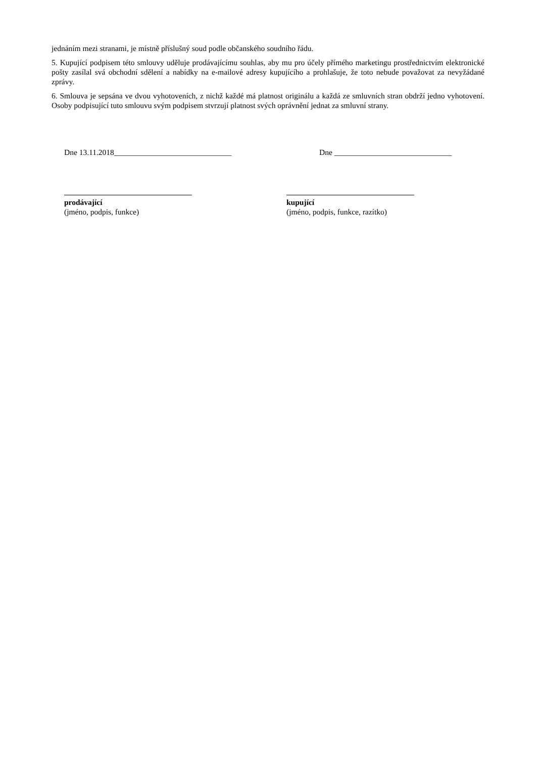jednáním mezi stranami, je místně příslušný soud podle občanského soudního řádu.
5. Kupující podpisem této smlouvy uděluje prodávajícímu souhlas, aby mu pro účely přímého marketingu prostřednictvím elektronické pošty zasílal svá obchodní sdělení a nabídky na e-mailové adresy kupujícího a prohlašuje, že toto nebude považovat za nevyžádané zprávy.
6. Smlouva je sepsána ve dvou vyhotoveních, z nichž každé má platnost originálu a každá ze smluvních stran obdrží jedno vyhotovení. Osoby podpisující tuto smlouvu svým podpisem stvrzují platnost svých oprávnění jednat za smluvní strany.
Dne 13.11.2018______________________________ Dne ______________________________
prodávající
(jméno, podpis, funkce)
kupující
(jméno, podpis, funkce, razítko)